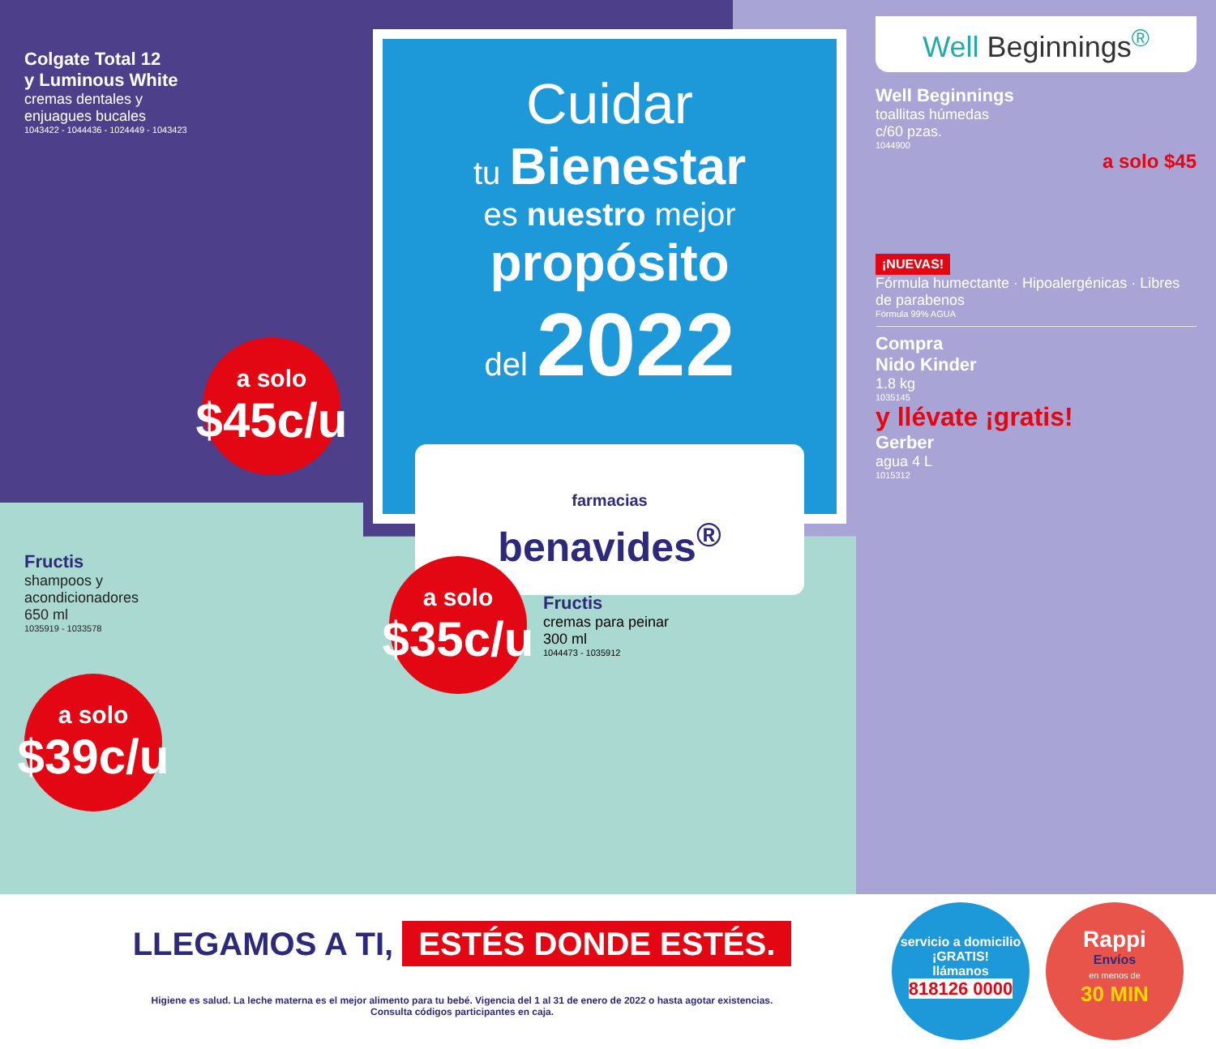Colgate Total 12
y Luminous White
cremas dentales y
enjuagues bucales
1043422 - 1044436 - 1024449 - 1043423
a solo
$45c/u
Fructis
shampoos y
acondicionadores
650 ml
1035919 - 1033578
a solo
$39c/u
Cuidar
tu Bienestar
es nuestro mejor
propósito
del 2022
farmacias
benavides<sup>®</sup>
a solo
$35c/u
Fructis
cremas para peinar
300 ml
1044473 - 1035912
Well Beginnings<sup>®</sup>
Well Beginnings
toallitas húmedas
c/60 pzas.
1044900
a solo $45
¡NUEVAS!
Fórmula humectante · Hipoalergénicas · Libres de parabenos
Fórmula 99% AGUA
Compra
Nido Kinder
1.8 kg
1035145
y llévate ¡gratis!
Gerber
agua 4 L
1015312
LLEGAMOS A TI, ESTÉS DONDE ESTÉS.
Higiene es salud. La leche materna es el mejor alimento para tu bebé. Vigencia del 1 al 31 de enero de 2022 o hasta agotar existencias.
Consulta códigos participantes en caja.
servicio a domicilio
¡GRATIS!
llámanos
818126 0000
Rappi
Envíos
en menos de
30 MIN